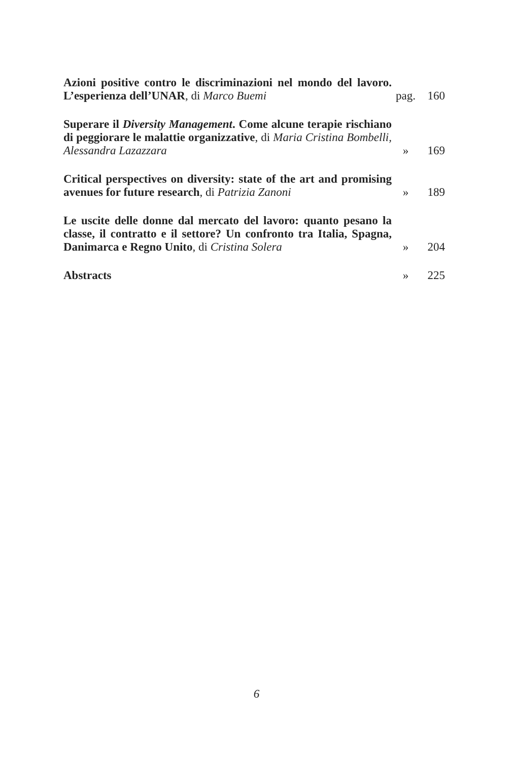Azioni positive contro le discriminazioni nel mondo del lavoro. L’esperienza dell’UNAR, di Marco Buemi
pag.
160
Superare il Diversity Management. Come alcune terapie rischiano di peggiorare le malattie organizzative, di Maria Cristina Bombelli, Alessandra Lazazzara
»
169
Critical perspectives on diversity: state of the art and promising avenues for future research, di Patrizia Zanoni
»
189
Le uscite delle donne dal mercato del lavoro: quanto pesano la classe, il contratto e il settore? Un confronto tra Italia, Spagna, Danimarca e Regno Unito, di Cristina Solera
»
204
Abstracts
»
225
6